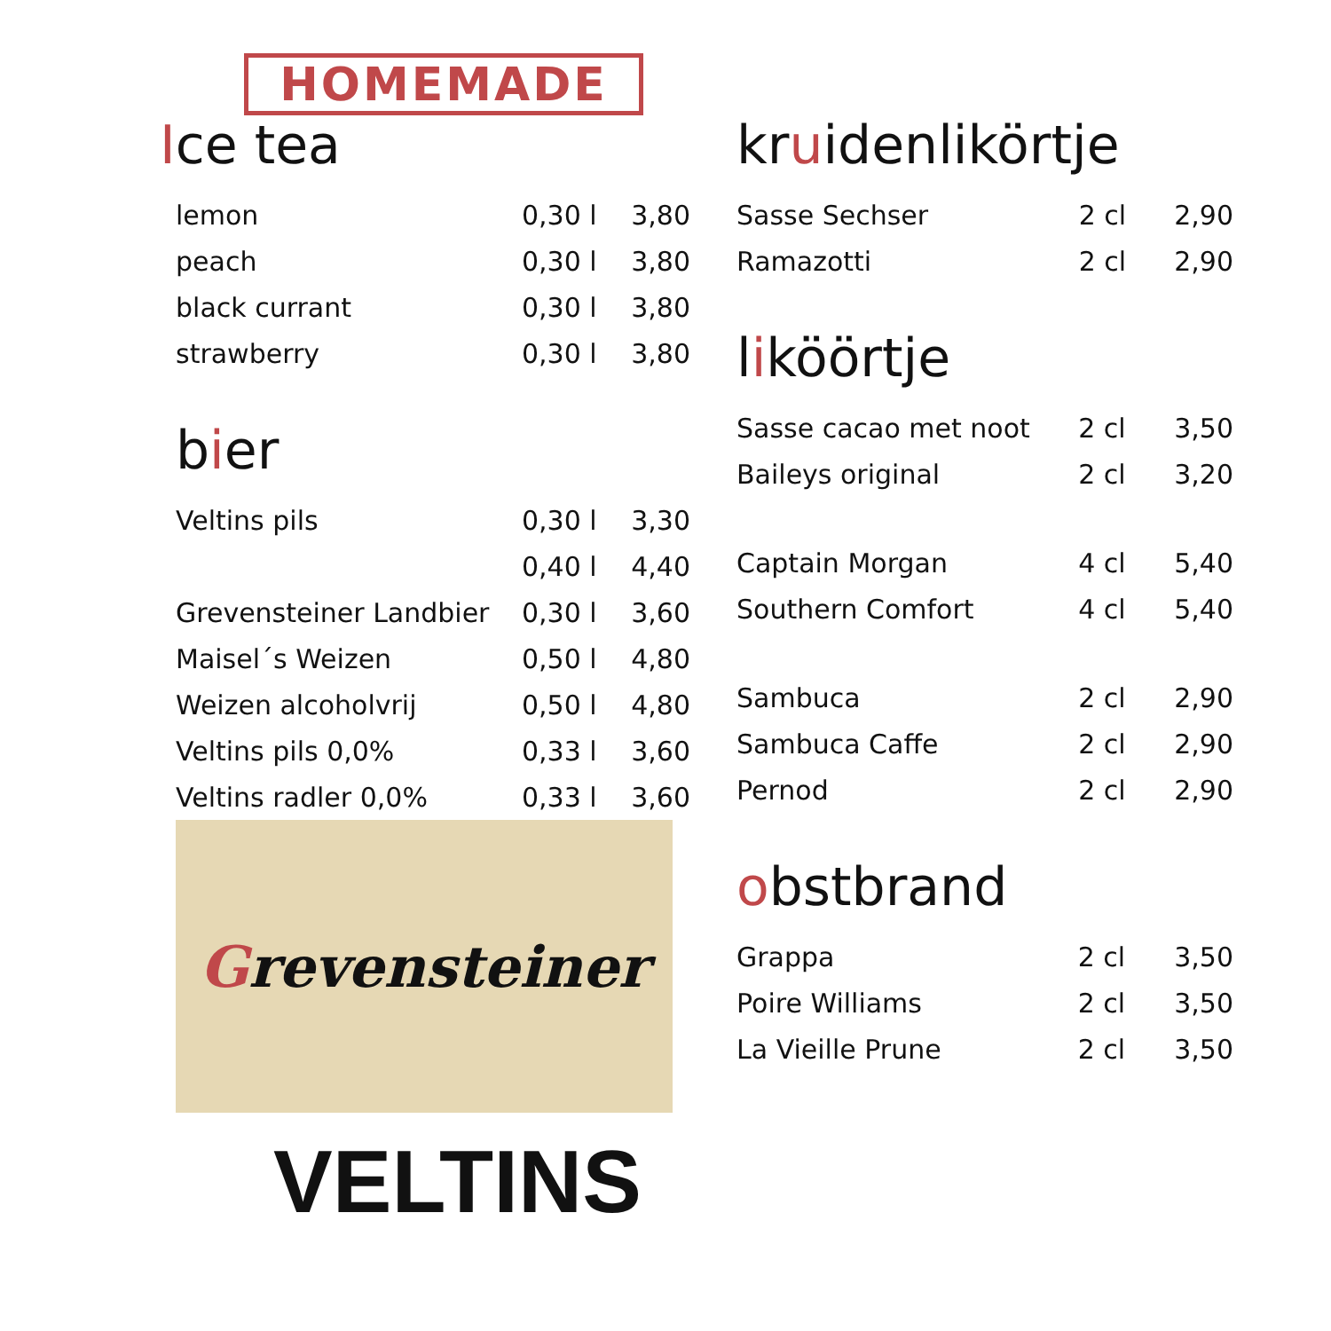HOMEMADE
Ice tea
| lemon | 0,30 l | 3,80 |
| peach | 0,30 l | 3,80 |
| black currant | 0,30 l | 3,80 |
| strawberry | 0,30 l | 3,80 |
bier
| Veltins pils | 0,30 l | 3,30 |
| | 0,40 l | 4,40 |
| Grevensteiner Landbier | 0,30 l | 3,60 |
| Maisel´s Weizen | 0,50 l | 4,80 |
| Weizen alcoholvrij | 0,50 l | 4,80 |
| Veltins pils 0,0% | 0,33 l | 3,60 |
| Veltins radler 0,0% | 0,33 l | 3,60 |
Grevensteiner
VELTINS
kruidenlikörtje
| Sasse Sechser | 2 cl | 2,90 |
| Ramazotti | 2 cl | 2,90 |
liköörtje
| Sasse cacao met noot | 2 cl | 3,50 |
| Baileys original | 2 cl | 3,20 |
| Captain Morgan | 4 cl | 5,40 |
| Southern Comfort | 4 cl | 5,40 |
| Sambuca | 2 cl | 2,90 |
| Sambuca Caffe | 2 cl | 2,90 |
| Pernod | 2 cl | 2,90 |
obstbrand
| Grappa | 2 cl | 3,50 |
| Poire Williams | 2 cl | 3,50 |
| La Vieille Prune | 2 cl | 3,50 |